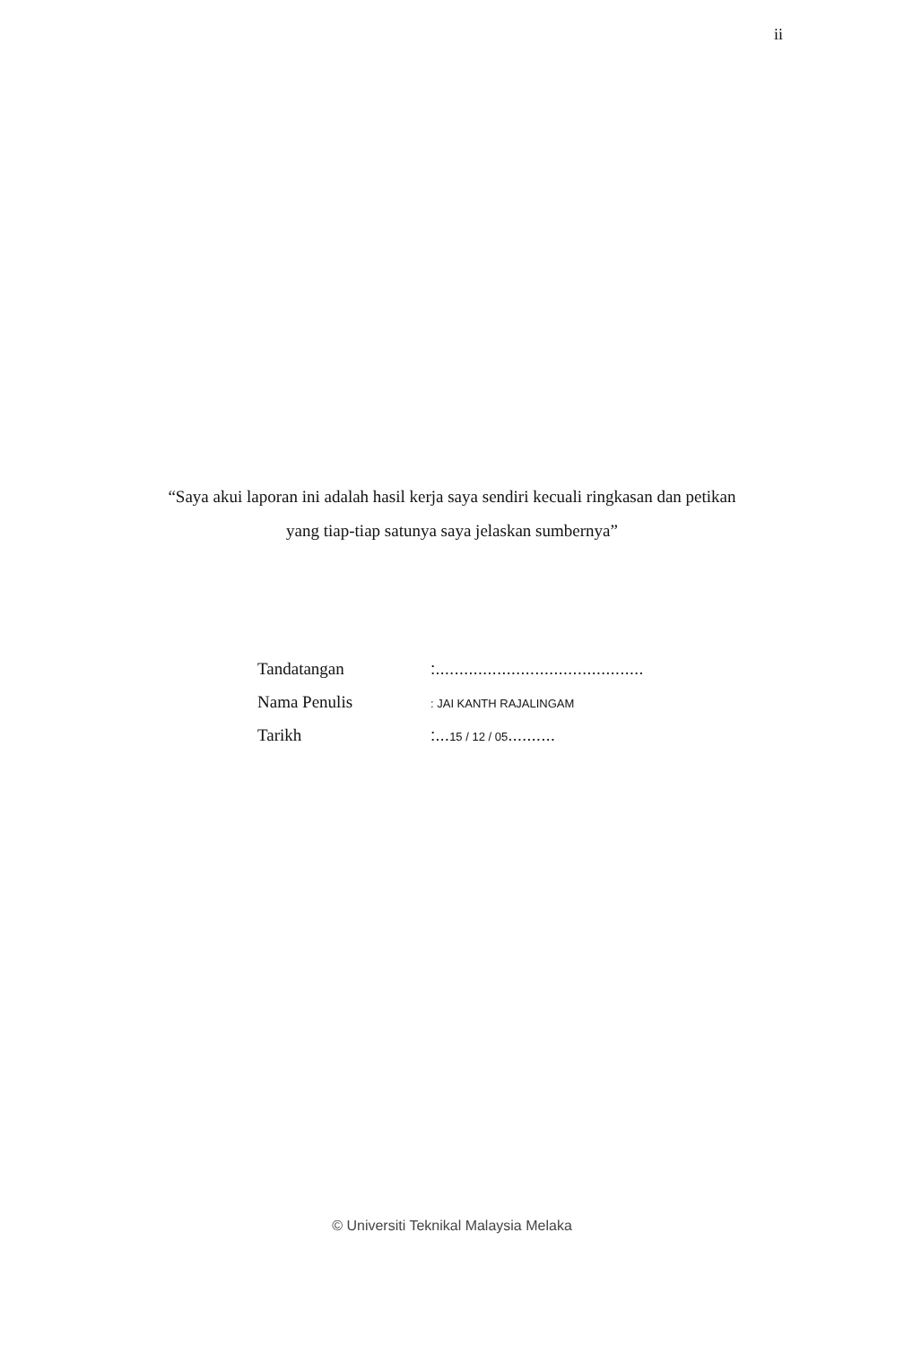ii
“Saya akui laporan ini adalah hasil kerja saya sendiri kecuali ringkasan dan petikan
yang tiap-tiap satunya saya jelaskan sumbernya”
Tandatangan
:............................................
Nama Penulis
: JAI KANTH RAJALINGAM
Tarikh
:...15 / 12 / 05..........
© Universiti Teknikal Malaysia Melaka